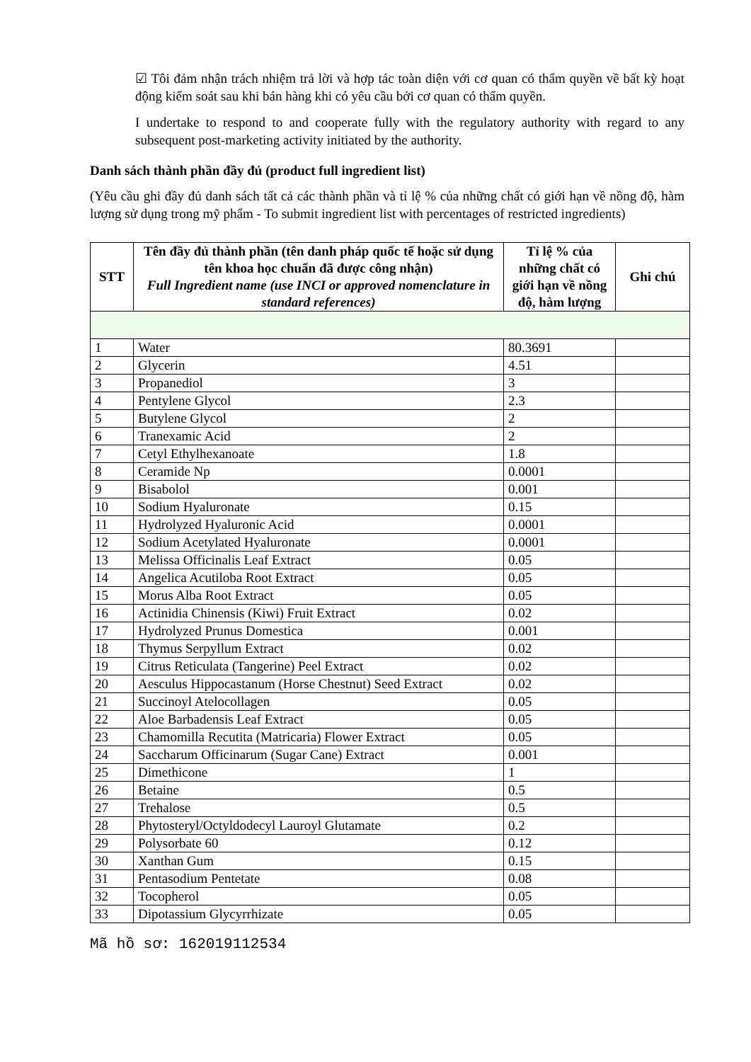☑ Tôi đảm nhận trách nhiệm trả lời và hợp tác toàn diện với cơ quan có thẩm quyền về bất kỳ hoạt động kiểm soát sau khi bán hàng khi có yêu cầu bởi cơ quan có thẩm quyền.
I undertake to respond to and cooperate fully with the regulatory authority with regard to any subsequent post-marketing activity initiated by the authority.
Danh sách thành phần đầy đủ (product full ingredient list)
(Yêu cầu ghi đầy đủ danh sách tất cả các thành phần và tỉ lệ % của những chất có giới hạn về nồng độ, hàm lượng sử dụng trong mỹ phẩm - To submit ingredient list with percentages of restricted ingredients)
| STT | Tên đầy đủ thành phần (tên danh pháp quốc tế hoặc sử dụng tên khoa học chuẩn đã được công nhận) Full Ingredient name (use INCI or approved nomenclature in standard references) | Tỉ lệ % của những chất có giới hạn về nồng độ, hàm lượng | Ghi chú |
| --- | --- | --- | --- |
| 1 | Water | 80.3691 | |
| 2 | Glycerin | 4.51 | |
| 3 | Propanediol | 3 | |
| 4 | Pentylene Glycol | 2.3 | |
| 5 | Butylene Glycol | 2 | |
| 6 | Tranexamic Acid | 2 | |
| 7 | Cetyl Ethylhexanoate | 1.8 | |
| 8 | Ceramide Np | 0.0001 | |
| 9 | Bisabolol | 0.001 | |
| 10 | Sodium Hyaluronate | 0.15 | |
| 11 | Hydrolyzed Hyaluronic Acid | 0.0001 | |
| 12 | Sodium Acetylated Hyaluronate | 0.0001 | |
| 13 | Melissa Officinalis Leaf Extract | 0.05 | |
| 14 | Angelica Acutiloba Root Extract | 0.05 | |
| 15 | Morus Alba Root Extract | 0.05 | |
| 16 | Actinidia Chinensis (Kiwi) Fruit Extract | 0.02 | |
| 17 | Hydrolyzed Prunus Domestica | 0.001 | |
| 18 | Thymus Serpyllum Extract | 0.02 | |
| 19 | Citrus Reticulata (Tangerine) Peel Extract | 0.02 | |
| 20 | Aesculus Hippocastanum (Horse Chestnut) Seed Extract | 0.02 | |
| 21 | Succinoyl Atelocollagen | 0.05 | |
| 22 | Aloe Barbadensis Leaf Extract | 0.05 | |
| 23 | Chamomilla Recutita (Matricaria) Flower Extract | 0.05 | |
| 24 | Saccharum Officinarum (Sugar Cane) Extract | 0.001 | |
| 25 | Dimethicone | 1 | |
| 26 | Betaine | 0.5 | |
| 27 | Trehalose | 0.5 | |
| 28 | Phytosteryl/Octyldodecyl Lauroyl Glutamate | 0.2 | |
| 29 | Polysorbate 60 | 0.12 | |
| 30 | Xanthan Gum | 0.15 | |
| 31 | Pentasodium Pentetate | 0.08 | |
| 32 | Tocopherol | 0.05 | |
| 33 | Dipotassium Glycyrrhizate | 0.05 | |
Mã hồ sơ: 162019112534